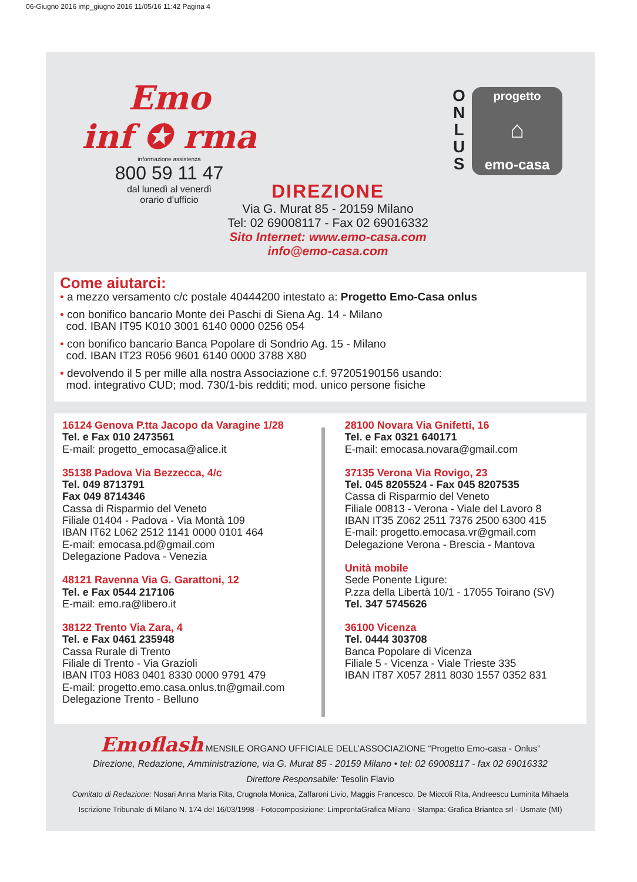06-Giugno 2016 imp_giugno 2016 11/05/16 11:42 Pagina 4
Emo
inf ✪ rma
informazione assistenza
800 59 11 47
dal lunedì al venerdì
orario d’ufficio
O N L U S
progetto
⌂
emo-casa
DIREZIONE
Via G. Murat 85 - 20159 Milano
Tel: 02 69008117 - Fax 02 69016332
Sito Internet: www.emo-casa.com
info@emo-casa.com
Come aiutarci:
• a mezzo versamento c/c postale 40444200 intestato a: Progetto Emo-Casa onlus
• con bonifico bancario Monte dei Paschi di Siena Ag. 14 - Milano
cod. IBAN IT95 K010 3001 6140 0000 0256 054
• con bonifico bancario Banca Popolare di Sondrio Ag. 15 - Milano
cod. IBAN IT23 R056 9601 6140 0000 3788 X80
• devolvendo il 5 per mille alla nostra Associazione c.f. 97205190156 usando:
mod. integrativo CUD; mod. 730/1-bis redditi; mod. unico persone fisiche
16124 Genova P.tta Jacopo da Varagine 1/28
Tel. e Fax 010 2473561
E-mail: progetto_emocasa@alice.it
35138 Padova Via Bezzecca, 4/c
Tel. 049 8713791
Fax 049 8714346
Cassa di Risparmio del Veneto
Filiale 01404 - Padova - Via Montà 109
IBAN IT62 L062 2512 1141 0000 0101 464
E-mail: emocasa.pd@gmail.com
Delegazione Padova - Venezia
48121 Ravenna Via G. Garattoni, 12
Tel. e Fax 0544 217106
E-mail: emo.ra@libero.it
38122 Trento Via Zara, 4
Tel. e Fax 0461 235948
Cassa Rurale di Trento
Filiale di Trento - Via Grazioli
IBAN IT03 H083 0401 8330 0000 9791 479
E-mail: progetto.emo.casa.onlus.tn@gmail.com
Delegazione Trento - Belluno
28100 Novara Via Gnifetti, 16
Tel. e Fax 0321 640171
E-mail: emocasa.novara@gmail.com
37135 Verona Via Rovigo, 23
Tel. 045 8205524 - Fax 045 8207535
Cassa di Risparmio del Veneto
Filiale 00813 - Verona - Viale del Lavoro 8
IBAN IT35 Z062 2511 7376 2500 6300 415
E-mail: progetto.emocasa.vr@gmail.com
Delegazione Verona - Brescia - Mantova
Unità mobile
Sede Ponente Ligure:
P.zza della Libertà 10/1 - 17055 Toirano (SV)
Tel. 347 5745626
36100 Vicenza
Tel. 0444 303708
Banca Popolare di Vicenza
Filiale 5 - Vicenza - Viale Trieste 335
IBAN IT87 X057 2811 8030 1557 0352 831
Emoflash MENSILE ORGANO UFFICIALE DELL’ASSOCIAZIONE “Progetto Emo-casa - Onlus”
Direzione, Redazione, Amministrazione, via G. Murat 85 - 20159 Milano • tel: 02 69008117 - fax 02 69016332
Direttore Responsabile: Tesolin Flavio
Comitato di Redazione: Nosari Anna Maria Rita, Crugnola Monica, Zaffaroni Livio, Maggis Francesco, De Miccoli Rita, Andreescu Luminita Mihaela
Iscrizione Tribunale di Milano N. 174 del 16/03/1998 - Fotocomposizione: LimprontaGrafica Milano - Stampa: Grafica Briantea srl - Usmate (MI)